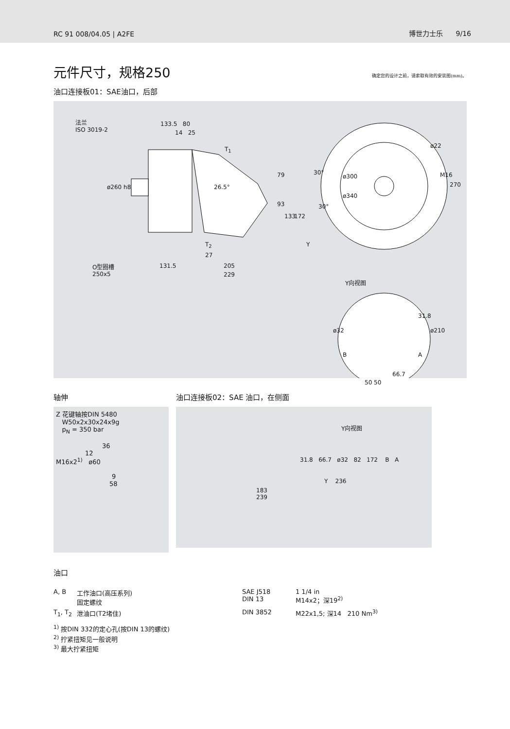RC 91 008/04.05 | A2FE 博世力士乐 9/16
元件尺寸，规格250 确定您的设计之前，请索取有效的安装图(mm)。
油口连接板01：SAE油口，后部
法兰
ISO 3019-2
133.5 80
14 25
T<sub>1</sub>
ø260 h8 26.5°
79
93
133 172
T<sub>2</sub> Y
27
O型圈槽
250x5
131.5 205
229
30°
ø300
ø340
30°
ø22
M16
270
Y向视图
31.8
ø32 ø210
B A
66.7
50 50
轴伸
Z 花键轴按DIN 5480
W50x2x30x24x9g
p<sub>N</sub> = 350 bar
36
12
M16x2<sup>1)</sup> ø60
9
58
油口连接板02：SAE 油口，在侧面
Y向视图
31.8 66.7 ø32 82 172 B A
Y 236
183
239
油口
| A, B | 工作油口(高压系列) 固定螺纹 | SAE J518 DIN 13 | 1 1/4 in M14x2；深19<sup>2)</sup> |
| T<sub>1</sub>, T<sub>2</sub> | 泄油口(T2堵住) | DIN 3852 | M22x1,5; 深14 210 Nm<sup>3)</sup> |
<sup>1)</sup> 按DIN 332的定心孔(按DIN 13的螺纹)
<sup>2)</sup> 拧紧扭矩见一般说明
<sup>3)</sup> 最大拧紧扭矩